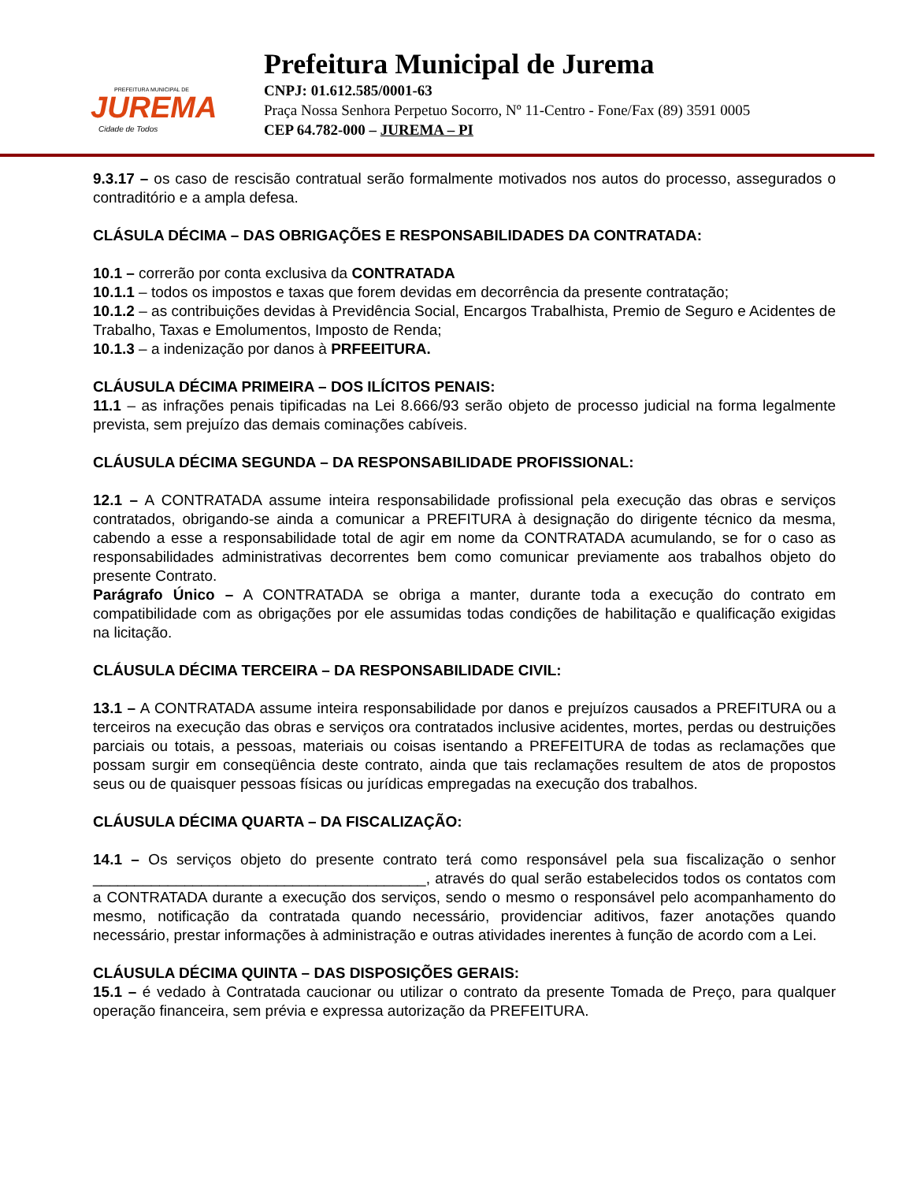PREFEITURA MUNICIPAL DE
JUREMA
Cidade de Todos
Prefeitura Municipal de Jurema
CNPJ: 01.612.585/0001-63
Praça Nossa Senhora Perpetuo Socorro, Nº 11-Centro - Fone/Fax (89) 3591 0005
CEP 64.782-000 – JUREMA – PI
9.3.17 – os caso de rescisão contratual serão formalmente motivados nos autos do processo, assegurados o contraditório e a ampla defesa.
CLÁSULA DÉCIMA – DAS OBRIGAÇÕES E RESPONSABILIDADES DA CONTRATADA:
10.1 – correrão por conta exclusiva da CONTRATADA
10.1.1 – todos os impostos e taxas que forem devidas em decorrência da presente contratação;
10.1.2 – as contribuições devidas à Previdência Social, Encargos Trabalhista, Premio de Seguro e Acidentes de Trabalho, Taxas e Emolumentos, Imposto de Renda;
10.1.3 – a indenização por danos à PRFEEITURA.
CLÁUSULA DÉCIMA PRIMEIRA – DOS ILÍCITOS PENAIS:
11.1 – as infrações penais tipificadas na Lei 8.666/93 serão objeto de processo judicial na forma legalmente prevista, sem prejuízo das demais cominações cabíveis.
CLÁUSULA DÉCIMA SEGUNDA – DA RESPONSABILIDADE PROFISSIONAL:
12.1 – A CONTRATADA assume inteira responsabilidade profissional pela execução das obras e serviços contratados, obrigando-se ainda a comunicar a PREFITURA à designação do dirigente técnico da mesma, cabendo a esse a responsabilidade total de agir em nome da CONTRATADA acumulando, se for o caso as responsabilidades administrativas decorrentes bem como comunicar previamente aos trabalhos objeto do presente Contrato.
Parágrafo Único – A CONTRATADA se obriga a manter, durante toda a execução do contrato em compatibilidade com as obrigações por ele assumidas todas condições de habilitação e qualificação exigidas na licitação.
CLÁUSULA DÉCIMA TERCEIRA – DA RESPONSABILIDADE CIVIL:
13.1 – A CONTRATADA assume inteira responsabilidade por danos e prejuízos causados a PREFITURA ou a terceiros na execução das obras e serviços ora contratados inclusive acidentes, mortes, perdas ou destruições parciais ou totais, a pessoas, materiais ou coisas isentando a PREFEITURA de todas as reclamações que possam surgir em conseqüência deste contrato, ainda que tais reclamações resultem de atos de propostos seus ou de quaisquer pessoas físicas ou jurídicas empregadas na execução dos trabalhos.
CLÁUSULA DÉCIMA QUARTA – DA FISCALIZAÇÃO:
14.1 – Os serviços objeto do presente contrato terá como responsável pela sua fiscalização o senhor ________________________________________, através do qual serão estabelecidos todos os contatos com a CONTRATADA durante a execução dos serviços, sendo o mesmo o responsável pelo acompanhamento do mesmo, notificação da contratada quando necessário, providenciar aditivos, fazer anotações quando necessário, prestar informações à administração e outras atividades inerentes à função de acordo com a Lei.
CLÁUSULA DÉCIMA QUINTA – DAS DISPOSIÇÕES GERAIS:
15.1 – é vedado à Contratada caucionar ou utilizar o contrato da presente Tomada de Preço, para qualquer operação financeira, sem prévia e expressa autorização da PREFEITURA.